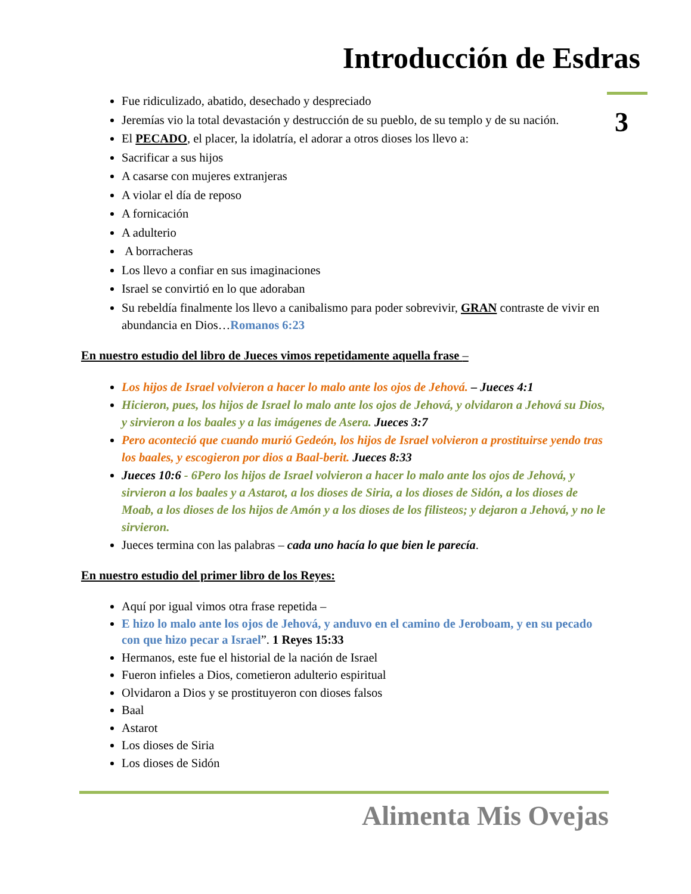Introducción de Esdras
3
Fue ridiculizado, abatido, desechado y despreciado
Jeremías vio la total devastación y destrucción de su pueblo, de su templo y de su nación.
El PECADO, el placer, la idolatría, el adorar a otros dioses los llevo a:
Sacrificar a sus hijos
A casarse con mujeres extranjeras
A violar el día de reposo
A fornicación
A adulterio
A borracheras
Los llevo a confiar en sus imaginaciones
Israel se convirtió en lo que adoraban
Su rebeldía finalmente los llevo a canibalismo para poder sobrevivir, GRAN contraste de vivir en abundancia en Dios…Romanos 6:23
En nuestro estudio del libro de Jueces vimos repetidamente aquella frase –
Los hijos de Israel volvieron a hacer lo malo ante los ojos de Jehová. – Jueces 4:1
Hicieron, pues, los hijos de Israel lo malo ante los ojos de Jehová, y olvidaron a Jehová su Dios, y sirvieron a los baales y a las imágenes de Asera. Jueces 3:7
Pero aconteció que cuando murió Gedeón, los hijos de Israel volvieron a prostituirse yendo tras los baales, y escogieron por dios a Baal-berit. Jueces 8:33
Jueces 10:6 - 6Pero los hijos de Israel volvieron a hacer lo malo ante los ojos de Jehová, y sirvieron a los baales y a Astarot, a los dioses de Siria, a los dioses de Sidón, a los dioses de Moab, a los dioses de los hijos de Amón y a los dioses de los filisteos; y dejaron a Jehová, y no le sirvieron.
Jueces termina con las palabras – cada uno hacía lo que bien le parecía.
En nuestro estudio del primer libro de los Reyes:
Aquí por igual vimos otra frase repetida –
E hizo lo malo ante los ojos de Jehová, y anduvo en el camino de Jeroboam, y en su pecado con que hizo pecar a Israel”. 1 Reyes 15:33
Hermanos, este fue el historial de la nación de Israel
Fueron infieles a Dios, cometieron adulterio espiritual
Olvidaron a Dios y se prostituyeron con dioses falsos
Baal
Astarot
Los dioses de Siria
Los dioses de Sidón
Alimenta Mis Ovejas